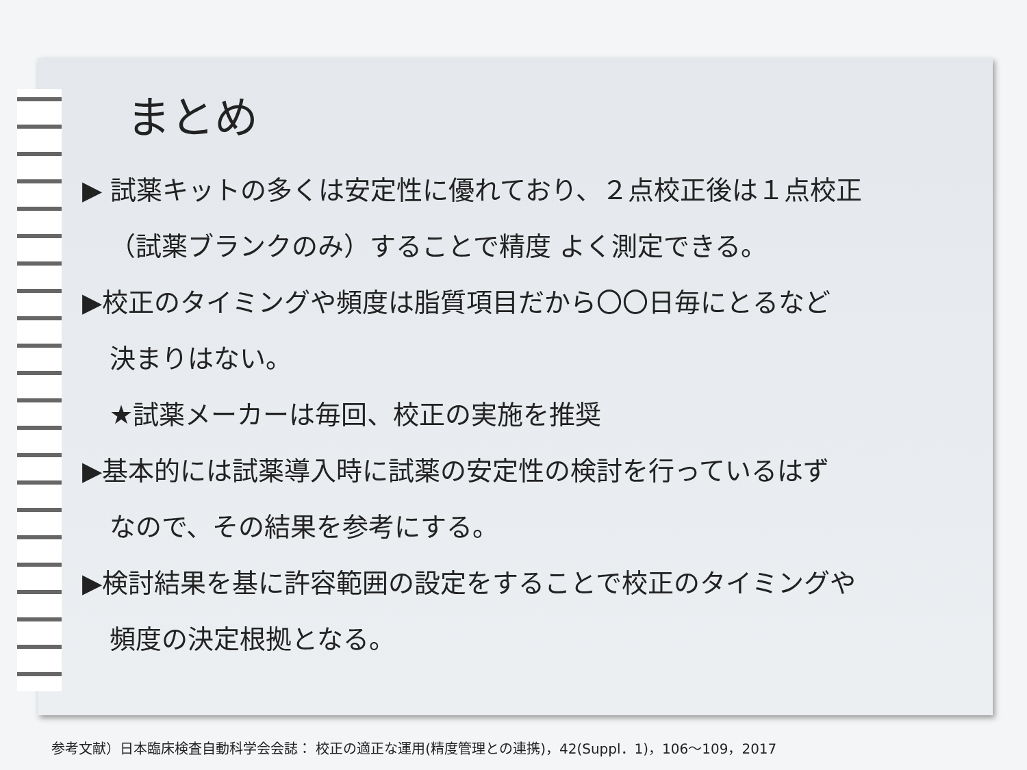まとめ
▶ 試薬キットの多くは安定性に優れており、２点校正後は１点校正
（試薬ブランクのみ）することで精度 よく測定できる。
▶校正のタイミングや頻度は脂質項目だから〇〇日毎にとるなど
決まりはない。
★試薬メーカーは毎回、校正の実施を推奨
▶基本的には試薬導入時に試薬の安定性の検討を行っているはず
なので、その結果を参考にする。
▶検討結果を基に許容範囲の設定をすることで校正のタイミングや
頻度の決定根拠となる。
参考文献）日本臨床検査自動科学会会誌： 校正の適正な運用(精度管理との連携)，42(Suppl．1)，106～109，2017